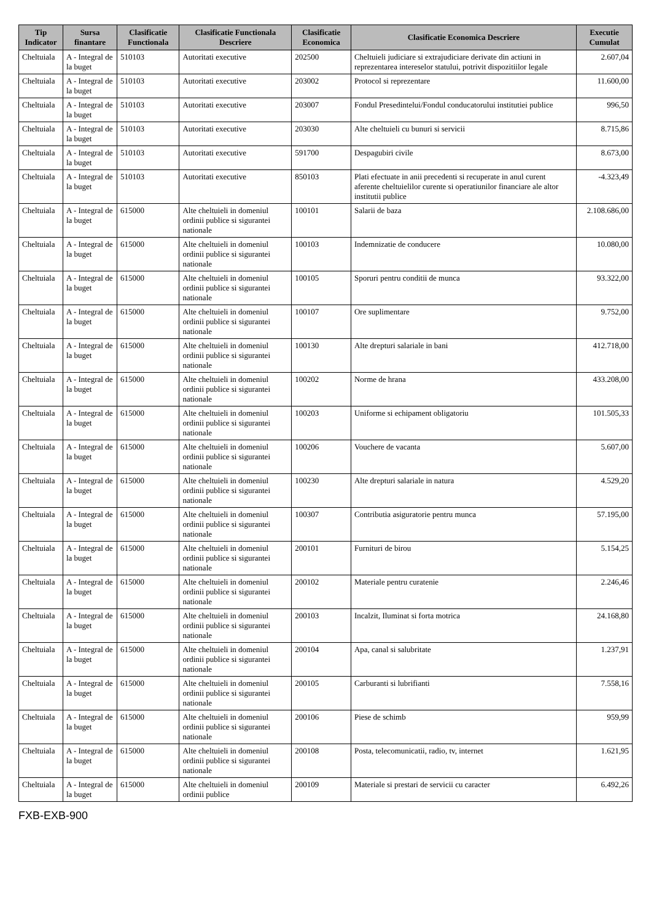| Tip Indicator | Sursa finantare | Clasificatie Functionala | Clasificatie Functionala Descriere | Clasificatie Economica | Clasificatie Economica Descriere | Executie Cumulat |
| --- | --- | --- | --- | --- | --- | --- |
| Cheltuiala | A - Integral de la buget | 510103 | Autoritati executive | 202500 | Cheltuieli judiciare si extrajudiciare derivate din actiuni in reprezentarea intereselor statului, potrivit dispozitiilor legale | 2.607,04 |
| Cheltuiala | A - Integral de la buget | 510103 | Autoritati executive | 203002 | Protocol si reprezentare | 11.600,00 |
| Cheltuiala | A - Integral de la buget | 510103 | Autoritati executive | 203007 | Fondul Presedintelui/Fondul conducatorului institutiei publice | 996,50 |
| Cheltuiala | A - Integral de la buget | 510103 | Autoritati executive | 203030 | Alte cheltuieli cu bunuri si servicii | 8.715,86 |
| Cheltuiala | A - Integral de la buget | 510103 | Autoritati executive | 591700 | Despagubiri civile | 8.673,00 |
| Cheltuiala | A - Integral de la buget | 510103 | Autoritati executive | 850103 | Plati efectuate in anii precedenti si recuperate in anul curent aferente cheltuielilor curente si operatiunilor financiare ale altor institutii publice | -4.323,49 |
| Cheltuiala | A - Integral de la buget | 615000 | Alte cheltuieli in domeniul ordinii publice si sigurantei nationale | 100101 | Salarii de baza | 2.108.686,00 |
| Cheltuiala | A - Integral de la buget | 615000 | Alte cheltuieli in domeniul ordinii publice si sigurantei nationale | 100103 | Indemnizatie de conducere | 10.080,00 |
| Cheltuiala | A - Integral de la buget | 615000 | Alte cheltuieli in domeniul ordinii publice si sigurantei nationale | 100105 | Sporuri pentru conditii de munca | 93.322,00 |
| Cheltuiala | A - Integral de la buget | 615000 | Alte cheltuieli in domeniul ordinii publice si sigurantei nationale | 100107 | Ore suplimentare | 9.752,00 |
| Cheltuiala | A - Integral de la buget | 615000 | Alte cheltuieli in domeniul ordinii publice si sigurantei nationale | 100130 | Alte drepturi salariale in bani | 412.718,00 |
| Cheltuiala | A - Integral de la buget | 615000 | Alte cheltuieli in domeniul ordinii publice si sigurantei nationale | 100202 | Norme de hrana | 433.208,00 |
| Cheltuiala | A - Integral de la buget | 615000 | Alte cheltuieli in domeniul ordinii publice si sigurantei nationale | 100203 | Uniforme si echipament obligatoriu | 101.505,33 |
| Cheltuiala | A - Integral de la buget | 615000 | Alte cheltuieli in domeniul ordinii publice si sigurantei nationale | 100206 | Vouchere de vacanta | 5.607,00 |
| Cheltuiala | A - Integral de la buget | 615000 | Alte cheltuieli in domeniul ordinii publice si sigurantei nationale | 100230 | Alte drepturi salariale in natura | 4.529,20 |
| Cheltuiala | A - Integral de la buget | 615000 | Alte cheltuieli in domeniul ordinii publice si sigurantei nationale | 100307 | Contributia asiguratorie pentru munca | 57.195,00 |
| Cheltuiala | A - Integral de la buget | 615000 | Alte cheltuieli in domeniul ordinii publice si sigurantei nationale | 200101 | Furnituri de birou | 5.154,25 |
| Cheltuiala | A - Integral de la buget | 615000 | Alte cheltuieli in domeniul ordinii publice si sigurantei nationale | 200102 | Materiale pentru curatenie | 2.246,46 |
| Cheltuiala | A - Integral de la buget | 615000 | Alte cheltuieli in domeniul ordinii publice si sigurantei nationale | 200103 | Incalzit, Iluminat si forta motrica | 24.168,80 |
| Cheltuiala | A - Integral de la buget | 615000 | Alte cheltuieli in domeniul ordinii publice si sigurantei nationale | 200104 | Apa, canal si salubritate | 1.237,91 |
| Cheltuiala | A - Integral de la buget | 615000 | Alte cheltuieli in domeniul ordinii publice si sigurantei nationale | 200105 | Carburanti si lubrifianti | 7.558,16 |
| Cheltuiala | A - Integral de la buget | 615000 | Alte cheltuieli in domeniul ordinii publice si sigurantei nationale | 200106 | Piese de schimb | 959,99 |
| Cheltuiala | A - Integral de la buget | 615000 | Alte cheltuieli in domeniul ordinii publice si sigurantei nationale | 200108 | Posta, telecomunicatii, radio, tv, internet | 1.621,95 |
| Cheltuiala | A - Integral de la buget | 615000 | Alte cheltuieli in domeniul ordinii publice | 200109 | Materiale si prestari de servicii cu caracter | 6.492,26 |
FXB-EXB-900